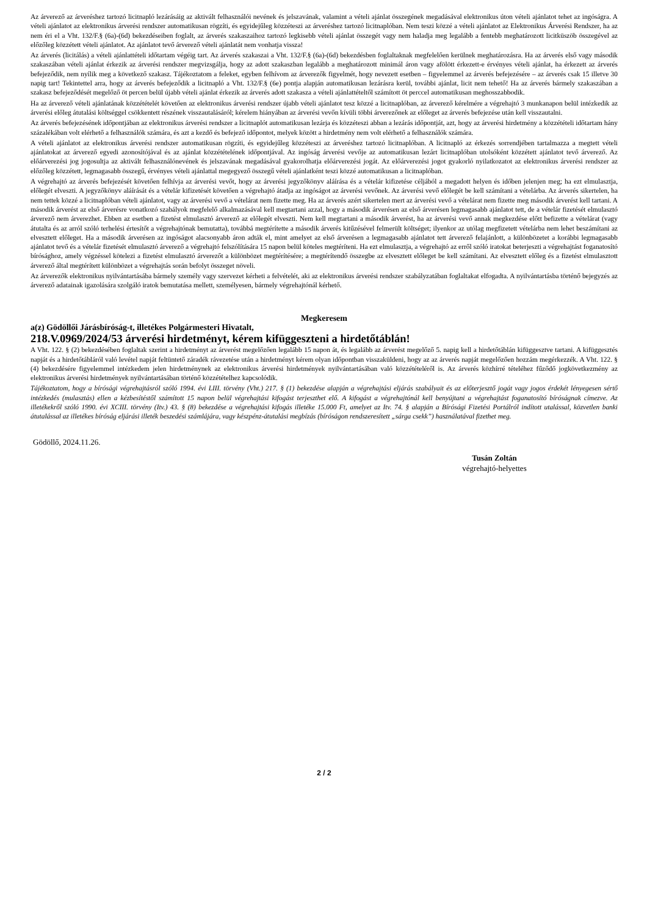Az árverező az árveréshez tartozó licitnapló lezárásáig az aktivált felhasználói nevének és jelszavának, valamint a vételi ajánlat összegének megadásával elektronikus úton vételi ajánlatot tehet az ingóságra. A vételi ajánlatot az elektronikus árverési rendszer automatikusan rögzíti, és egyidejűleg közzéteszi az árveréshez tartozó licitnaplóban. Nem teszi közzé a vételi ajánlatot az Elektronikus Árverési Rendszer, ha az nem éri el a Vht. 132/F.§ (6a)-(6d) bekezdéseiben foglalt, az árverés szakaszaihoz tartozó legkisebb vételi ajánlat összegét vagy nem haladja meg legalább a fentebb meghatározott licitküszöb összegével az előzőleg közzétett vételi ajánlatot. Az ajánlatot tevő árverező vételi ajánlatát nem vonhatja vissza!
Az árverés (licitálás) a vételi ajánlattételi időtartam végéig tart. Az árverés szakaszai a Vht. 132/F.§ (6a)-(6d) bekezdésben foglaltaknak megfelelően kerülnek meghatározásra. Ha az árverés első vagy második szakaszában vételi ajánlat érkezik az árverési rendszer megvizsgálja, hogy az adott szakaszban legalább a meghatározott minimál áron vagy afölött érkezett-e érvényes vételi ajánlat, ha érkezett az árverés befejeződik, nem nyílik meg a következő szakasz. Tájékoztatom a feleket, egyben felhívom az árverezők figyelmét, hogy nevezett esetben – figyelemmel az árverés befejezésére – az árverés csak 15 illetve 30 napig tart! Tekintettel arra, hogy az árverés befejeződik a licitnapló a Vht. 132/F.§ (6e) pontja alapján automatikusan lezárásra kerül, további ajánlat, licit nem tehető! Ha az árverés bármely szakaszában a szakasz befejeződését megelőző öt percen belül újabb vételi ajánlat érkezik az árverés adott szakasza a vételi ajánlattételtől számított öt perccel automatikusan meghosszabbodik.
Ha az árverező vételi ajánlatának közzétételét követően az elektronikus árverési rendszer újabb vételi ajánlatot tesz közzé a licitnaplóban, az árverező kérelmére a végrehajtó 3 munkanapon belül intézkedik az árverési előleg átutalási költséggel csökkentett részének visszautalásáról; kérelem hiányában az árverési vevőn kívüli többi árverezőnek az előleget az árverés befejezése után kell visszautalni.
Az árverés befejezésének időpontjában az elektronikus árverési rendszer a licitnaplót automatikusan lezárja és közzéteszi abban a lezárás időpontját, azt, hogy az árverési hirdetmény a közzétételi időtartam hány százalékában volt elérhető a felhasználók számára, és azt a kezdő és befejező időpontot, melyek között a hirdetmény nem volt elérhető a felhasználók számára.
A vételi ajánlatot az elektronikus árverési rendszer automatikusan rögzíti, és egyidejűleg közzéteszi az árveréshez tartozó licitnaplóban. A licitnapló az érkezés sorrendjében tartalmazza a megtett vételi ajánlatokat az árverező egyedi azonosítójával és az ajánlat közzétételének időpontjával. Az ingóság árverési vevője az automatikusan lezárt licitnaplóban utolsóként közzétett ajánlatot tevő árverező. Az előárverezési jog jogosultja az aktivált felhasználónevének és jelszavának megadásával gyakorolhatja előárverezési jogát. Az előárverezési jogot gyakorló nyilatkozatot az elektronikus árverési rendszer az előzőleg közzétett, legmagasabb összegű, érvényes vételi ajánlattal megegyező összegű vételi ajánlatként teszi közzé automatikusan a licitnaplóban.
A végrehajtó az árverés befejezését követően felhívja az árverési vevőt, hogy az árverési jegyzőkönyv aláírása és a vételár kifizetése céljából a megadott helyen és időben jelenjen meg; ha ezt elmulasztja, előlegét elveszti. A jegyzőkönyv aláírását és a vételár kifizetését követően a végrehajtó átadja az ingóságot az árverési vevőnek. Az árverési vevő előlegét be kell számítani a vételárba. Az árverés sikertelen, ha nem tettek közzé a licitnaplóban vételi ajánlatot, vagy az árverési vevő a vételárat nem fizette meg. Ha az árverés azért sikertelen mert az árverési vevő a vételárat nem fizette meg második árverést kell tartani. A második árverést az első árverésre vonatkozó szabályok megfelelő alkalmazásával kell megtartani azzal, hogy a második árverésen az első árverésen legmagasabb ajánlatot tett, de a vételár fizetését elmulasztó árverező nem árverezhet. Ebben az esetben a fizetést elmulasztó árverező az előlegét elveszti. Nem kell megtartani a második árverést, ha az árverési vevő annak megkezdése előtt befizette a vételárat (vagy átutalta és az arról szóló terhelési értesítőt a végrehajtónak bemutatta), továbbá megtérítette a második árverés kitűzésével felmerült költséget; ilyenkor az utólag megfizetett vételárba nem lehet beszámítani az elvesztett előleget. Ha a második árverésen az ingóságot alacsonyabb áron adták el, mint amelyet az első árverésen a legmagasabb ajánlatot tett árverező felajánlott, a különbözetet a korábbi legmagasabb ajánlatot tevő és a vételár fizetését elmulasztó árverező a végrehajtó felszólítására 15 napon belül köteles megtéríteni. Ha ezt elmulasztja, a végrehajtó az erről szóló iratokat beterjeszti a végrehajtást foganatosító bírósághoz, amely végzéssel kötelezi a fizetést elmulasztó árverezőt a különbözet megtérítésére; a megtérítendő összegbe az elvesztett előleget be kell számítani. Az elvesztett előleg és a fizetést elmulasztott árverező által megtérített különbözet a végrehajtás során befolyt összeget növeli.
Az árverezők elektronikus nyilvántartásába bármely személy vagy szervezet kérheti a felvételét, aki az elektronikus árverési rendszer szabályzatában foglaltakat elfogadta. A nyilvántartásba történő bejegyzés az árverező adatainak igazolására szolgáló iratok bemutatása mellett, személyesen, bármely végrehajtónál kérhető.
Megkeresem
a(z) Gödöllői Járásbíróság-t, illetékes Polgármesteri Hivatalt,
218.V.0969/2024/53 árverési hirdetményt, kérem kifüggeszteni a hirdetőtáblán!
A Vht. 122. § (2) bekezdésében foglaltak szerint a hirdetményt az árverést megelőzően legalább 15 napon át, és legalább az árverést megelőző 5. napig kell a hirdetőtáblán kifüggesztve tartani. A kifüggesztés napját és a hirdetőtábláról való levétel napját feltüntető záradék rávezetése után a hirdetményt kérem olyan időpontban visszaküldeni, hogy az az árverés napját megelőzően hozzám megérkezzék. A Vht. 122. § (4) bekezdésére figyelemmel intézkedem jelen hirdetménynek az elektronikus árverési hirdetmények nyilvántartásában való közzétételéről is. Az árverés közhírré tételéhez fűződő jogkövetkezmény az elektronikus árverési hirdetmények nyilvántartásában történő közzétételhez kapcsolódik.
Tájékoztatom, hogy a bírósági végrehajtásról szóló 1994. évi LIII. törvény (Vht.) 217. § (1) bekezdése alapján a végrehajtási eljárás szabályait és az előterjesztő jogát vagy jogos érdekét lényegesen sértő intézkedés (mulasztás) ellen a kézbesítéstől számított 15 napon belül végrehajtási kifogást terjeszthet elő. A kifogást a végrehajtónál kell benyújtani a végrehajtást foganatosító bíróságnak címezve. Az illetékekről szóló 1990. évi XCIII. törvény (Itv.) 43. § (8) bekezdése a végrehajtási kifogás illetéke 15.000 Ft, amelyet az Itv. 74. § alapján a Bírósági Fizetési Portálról indított utalással, közvetlen banki átutalással az illetékes bíróság eljárási illeték beszedési számlájára, vagy készpénz-átutalási megbízás (bíróságon rendszeresített „sárga csekk”) használatával fizethet meg.
Gödöllő, 2024.11.26.
Tusán Zoltán
végrehajtó-helyettes
2 / 2